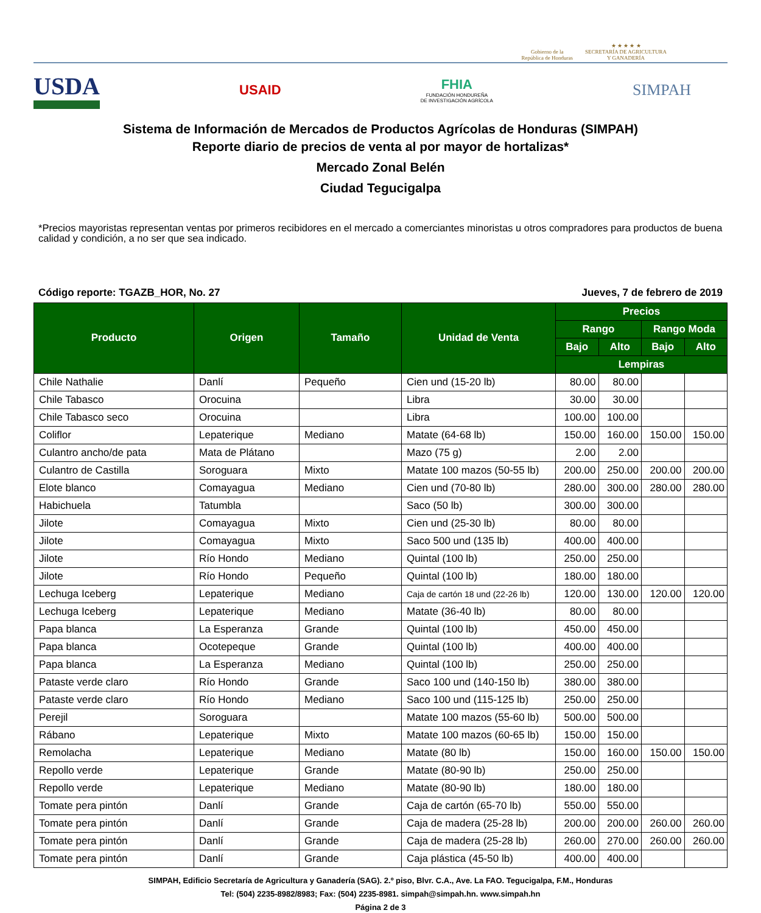Gobierno de la
República de Honduras
★ ★ ★ ★ ★
SECRETARÍA DE AGRICULTURA
Y GANADERÍA
USDA
USAID
FHIA
FUNDACIÓN HONDUREÑA
DE INVESTIGACIÓN AGRÍCOLA
SIMPAH
Sistema de Información de Mercados de Productos Agrícolas de Honduras (SIMPAH)
Reporte diario de precios de venta al por mayor de hortalizas*
Mercado Zonal Belén
Ciudad Tegucigalpa
*Precios mayoristas representan ventas por primeros recibidores en el mercado a comerciantes minoristas u otros compradores para productos de buena calidad y condición, a no ser que sea indicado.
Código reporte: TGAZB_HOR, No. 27 Jueves, 7 de febrero de 2019
| Producto | Origen | Tamaño | Unidad de Venta | Precios | | | |
| --- | --- | --- | --- | --- | --- | --- | --- |
| | | | | Rango | | Rango Moda | |
| | | | | Bajo | Alto | Bajo | Alto |
| | | | | Lempiras | | | |
| Chile Nathalie | Danlí | Pequeño | Cien und (15-20 lb) | 80.00 | 80.00 | | |
| Chile Tabasco | Orocuina | | Libra | 30.00 | 30.00 | | |
| Chile Tabasco seco | Orocuina | | Libra | 100.00 | 100.00 | | |
| Coliflor | Lepaterique | Mediano | Matate (64-68 lb) | 150.00 | 160.00 | 150.00 | 150.00 |
| Culantro ancho/de pata | Mata de Plátano | | Mazo (75 g) | 2.00 | 2.00 | | |
| Culantro de Castilla | Soroguara | Mixto | Matate 100 mazos (50-55 lb) | 200.00 | 250.00 | 200.00 | 200.00 |
| Elote blanco | Comayagua | Mediano | Cien und (70-80 lb) | 280.00 | 300.00 | 280.00 | 280.00 |
| Habichuela | Tatumbla | | Saco (50 lb) | 300.00 | 300.00 | | |
| Jilote | Comayagua | Mixto | Cien und (25-30 lb) | 80.00 | 80.00 | | |
| Jilote | Comayagua | Mixto | Saco 500 und (135 lb) | 400.00 | 400.00 | | |
| Jilote | Río Hondo | Mediano | Quintal (100 lb) | 250.00 | 250.00 | | |
| Jilote | Río Hondo | Pequeño | Quintal (100 lb) | 180.00 | 180.00 | | |
| Lechuga Iceberg | Lepaterique | Mediano | Caja de cartón 18 und (22-26 lb) | 120.00 | 130.00 | 120.00 | 120.00 |
| Lechuga Iceberg | Lepaterique | Mediano | Matate (36-40 lb) | 80.00 | 80.00 | | |
| Papa blanca | La Esperanza | Grande | Quintal (100 lb) | 450.00 | 450.00 | | |
| Papa blanca | Ocotepeque | Grande | Quintal (100 lb) | 400.00 | 400.00 | | |
| Papa blanca | La Esperanza | Mediano | Quintal (100 lb) | 250.00 | 250.00 | | |
| Pataste verde claro | Río Hondo | Grande | Saco 100 und (140-150 lb) | 380.00 | 380.00 | | |
| Pataste verde claro | Río Hondo | Mediano | Saco 100 und (115-125 lb) | 250.00 | 250.00 | | |
| Perejil | Soroguara | | Matate 100 mazos (55-60 lb) | 500.00 | 500.00 | | |
| Rábano | Lepaterique | Mixto | Matate 100 mazos (60-65 lb) | 150.00 | 150.00 | | |
| Remolacha | Lepaterique | Mediano | Matate (80 lb) | 150.00 | 160.00 | 150.00 | 150.00 |
| Repollo verde | Lepaterique | Grande | Matate (80-90 lb) | 250.00 | 250.00 | | |
| Repollo verde | Lepaterique | Mediano | Matate (80-90 lb) | 180.00 | 180.00 | | |
| Tomate pera pintón | Danlí | Grande | Caja de cartón (65-70 lb) | 550.00 | 550.00 | | |
| Tomate pera pintón | Danlí | Grande | Caja de madera (25-28 lb) | 200.00 | 200.00 | 260.00 | 260.00 |
| Tomate pera pintón | Danlí | Grande | Caja de madera (25-28 lb) | 260.00 | 270.00 | 260.00 | 260.00 |
| Tomate pera pintón | Danlí | Grande | Caja plástica (45-50 lb) | 400.00 | 400.00 | | |
SIMPAH, Edificio Secretaría de Agricultura y Ganadería (SAG). 2.º piso, Blvr. C.A., Ave. La FAO. Tegucigalpa, F.M., Honduras
Tel: (504) 2235-8982/8983; Fax: (504) 2235-8981. simpah@simpah.hn. www.simpah.hn
Página 2 de 3